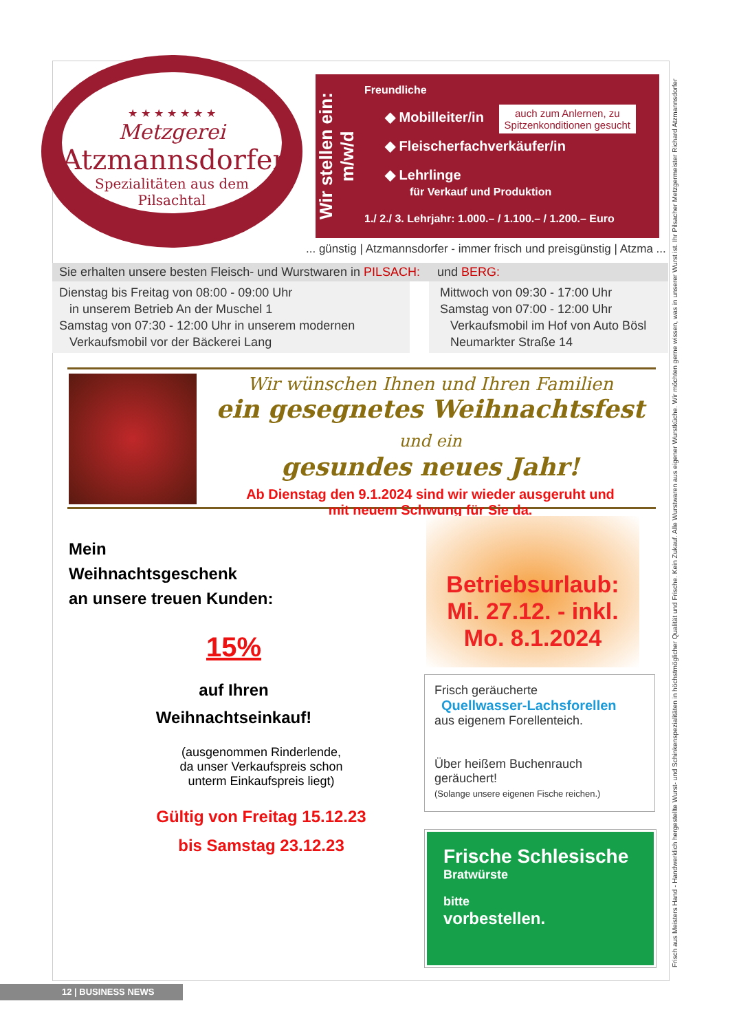★ ★ ★ ★ ★ ★ ★
Metzgerei
Atzmannsdorfer
Spezialitäten aus dem Pilsachtal
Wir stellen ein: m/w/d
Freundliche
auch zum Anlernen, zu
Spitzenkonditionen gesucht
◆ Mobilleiter/in
◆ Fleischerfachverkäufer/in
◆ Lehrlinge
für Verkauf und Produktion
1./ 2./ 3. Lehrjahr: 1.000.– / 1.100.– / 1.200.– Euro
... günstig | Atzmannsdorfer - immer frisch und preisgünstig | Atzma ...
Sie erhalten unsere besten Fleisch- und Wurstwaren in PILSACH: und BERG:
Dienstag bis Freitag von 08:00 - 09:00 Uhr
in unserem Betrieb An der Muschel 1
Samstag von 07:30 - 12:00 Uhr in unserem modernen
Verkaufsmobil vor der Bäckerei Lang
Mittwoch von 09:30 - 17:00 Uhr
Samstag von 07:00 - 12:00 Uhr
Verkaufsmobil im Hof von Auto Bösl
Neumarkter Straße 14
Wir wünschen Ihnen und Ihren Familien
ein gesegnetes Weihnachtsfest und ein
gesundes neues Jahr!
Ab Dienstag den 9.1.2024 sind wir wieder ausgeruht und
mit neuem Schwung für Sie da.
Mein
Weihnachtsgeschenk
an unsere treuen Kunden:
15%
auf Ihren
Weihnachtseinkauf!
(ausgenommen Rinderlende,
da unser Verkaufspreis schon
unterm Einkaufspreis liegt)
Gültig von Freitag 15.12.23
bis Samstag 23.12.23
Betriebsurlaub:
Mi. 27.12. - inkl.
Mo. 8.1.2024
Frisch geräucherte
Quellwasser-Lachsforellen
aus eigenem Forellenteich.
Über heißem Buchenrauch geräuchert!
(Solange unsere eigenen Fische reichen.)
Frische Schlesische
Bratwürste
bitte
vorbestellen.
Frisch aus Meisters Hand - Handwerklich hergestellte Wurst- und Schinkenspezialitäten in höchstmöglicher Qualität und Frische. Kein Zukauf. Alle Wurstwaren aus eigener Wurstküche. Wir möchten gerne wissen, was in unserer Wurst ist. Ihr Pilsacher Metzgermeister Richard Atzmannsdorfer
12 | BUSINESS NEWS